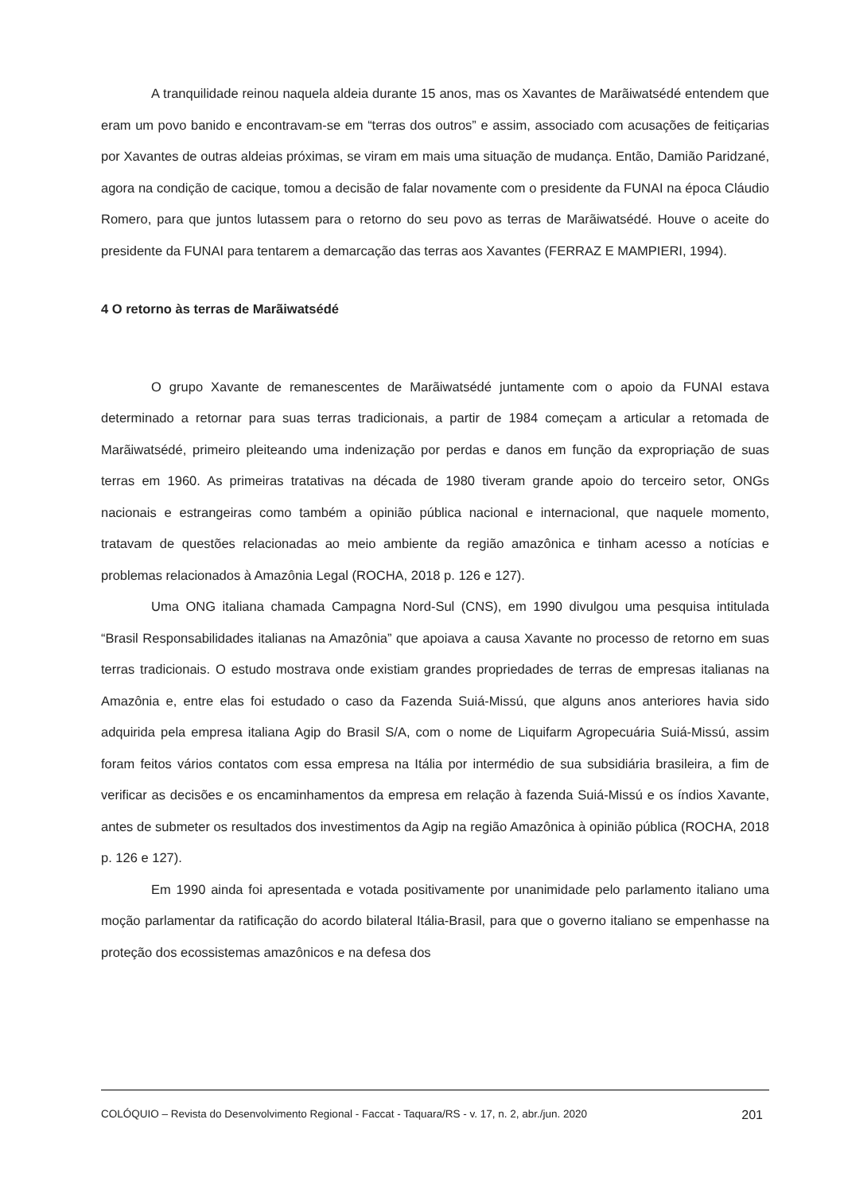A tranquilidade reinou naquela aldeia durante 15 anos, mas os Xavantes de Marãiwatsédé entendem que eram um povo banido e encontravam-se em “terras dos outros” e assim, associado com acusações de feitiçarias por Xavantes de outras aldeias próximas, se viram em mais uma situação de mudança. Então, Damião Paridzané, agora na condição de cacique, tomou a decisão de falar novamente com o presidente da FUNAI na época Cláudio Romero, para que juntos lutassem para o retorno do seu povo as terras de Marãiwatsédé. Houve o aceite do presidente da FUNAI para tentarem a demarcação das terras aos Xavantes (FERRAZ E MAMPIERI, 1994).
4 O retorno às terras de Marãiwatsédé
O grupo Xavante de remanescentes de Marãiwatsédé juntamente com o apoio da FUNAI estava determinado a retornar para suas terras tradicionais, a partir de 1984 começam a articular a retomada de Marãiwatsédé, primeiro pleiteando uma indenização por perdas e danos em função da expropriação de suas terras em 1960. As primeiras tratativas na década de 1980 tiveram grande apoio do terceiro setor, ONGs nacionais e estrangeiras como também a opinião pública nacional e internacional, que naquele momento, tratavam de questões relacionadas ao meio ambiente da região amazônica e tinham acesso a notícias e problemas relacionados à Amazônia Legal (ROCHA, 2018 p. 126 e 127).
Uma ONG italiana chamada Campagna Nord-Sul (CNS), em 1990 divulgou uma pesquisa intitulada “Brasil Responsabilidades italianas na Amazônia” que apoiava a causa Xavante no processo de retorno em suas terras tradicionais. O estudo mostrava onde existiam grandes propriedades de terras de empresas italianas na Amazônia e, entre elas foi estudado o caso da Fazenda Suiá-Missú, que alguns anos anteriores havia sido adquirida pela empresa italiana Agip do Brasil S/A, com o nome de Liquifarm Agropecuária Suiá-Missú, assim foram feitos vários contatos com essa empresa na Itália por intermédio de sua subsidiária brasileira, a fim de verificar as decisões e os encaminhamentos da empresa em relação à fazenda Suiá-Missú e os índios Xavante, antes de submeter os resultados dos investimentos da Agip na região Amazônica à opinião pública (ROCHA, 2018 p. 126 e 127).
Em 1990 ainda foi apresentada e votada positivamente por unanimidade pelo parlamento italiano uma moção parlamentar da ratificação do acordo bilateral Itália-Brasil, para que o governo italiano se empenhasse na proteção dos ecossistemas amazônicos e na defesa dos
COLÓQUIO – Revista do Desenvolvimento Regional - Faccat - Taquara/RS - v. 17, n. 2, abr./jun. 2020 201